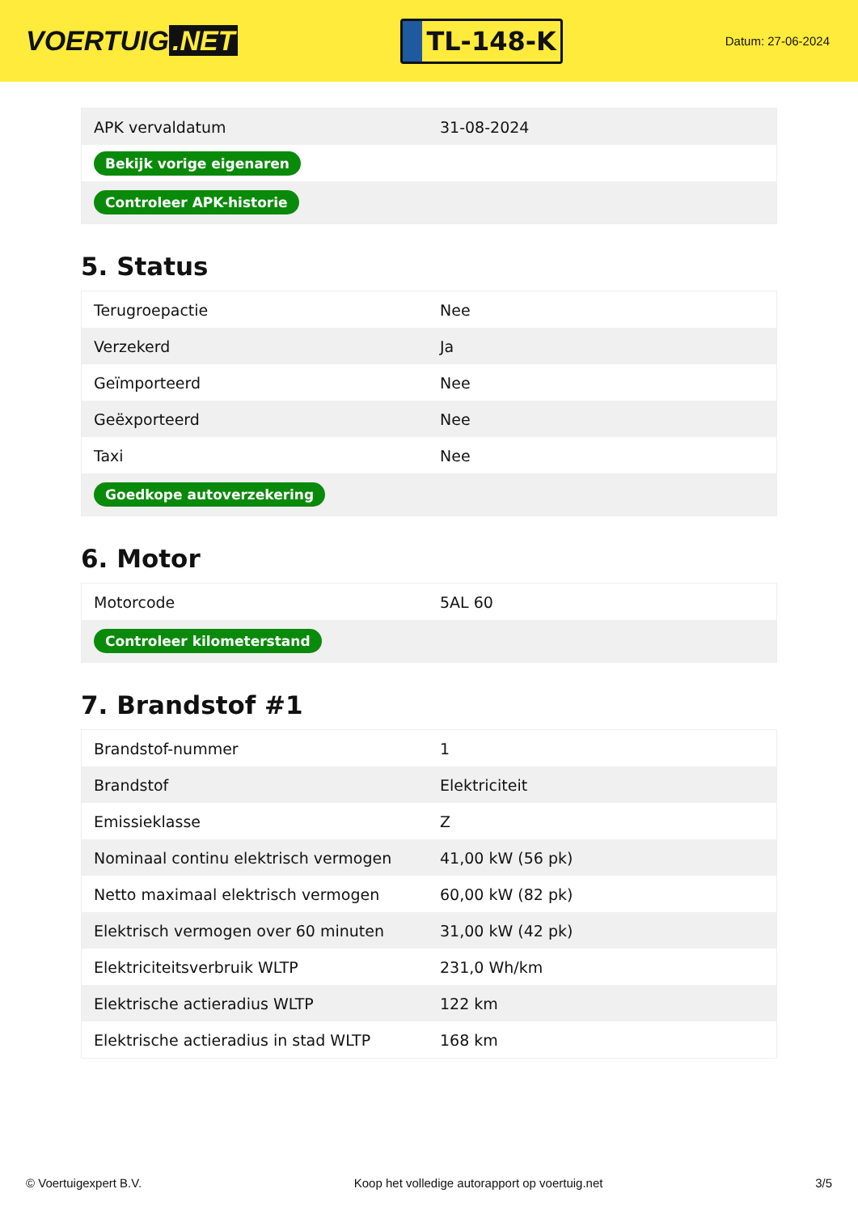VOERTUIG.NET
TL-148-K
Datum: 27-06-2024
| APK vervaldatum | 31-08-2024 |
| Bekijk vorige eigenaren | |
| Controleer APK-historie | |
5. Status
| Terugroepactie | Nee |
| Verzekerd | Ja |
| Geïmporteerd | Nee |
| Geëxporteerd | Nee |
| Taxi | Nee |
| Goedkope autoverzekering | |
6. Motor
| Motorcode | 5AL 60 |
| Controleer kilometerstand | |
7. Brandstof #1
| Brandstof-nummer | 1 |
| Brandstof | Elektriciteit |
| Emissieklasse | Z |
| Nominaal continu elektrisch vermogen | 41,00 kW (56 pk) |
| Netto maximaal elektrisch vermogen | 60,00 kW (82 pk) |
| Elektrisch vermogen over 60 minuten | 31,00 kW (42 pk) |
| Elektriciteitsverbruik WLTP | 231,0 Wh/km |
| Elektrische actieradius WLTP | 122 km |
| Elektrische actieradius in stad WLTP | 168 km |
© Voertuigexpert B.V. Koop het volledige autorapport op voertuig.net 3/5